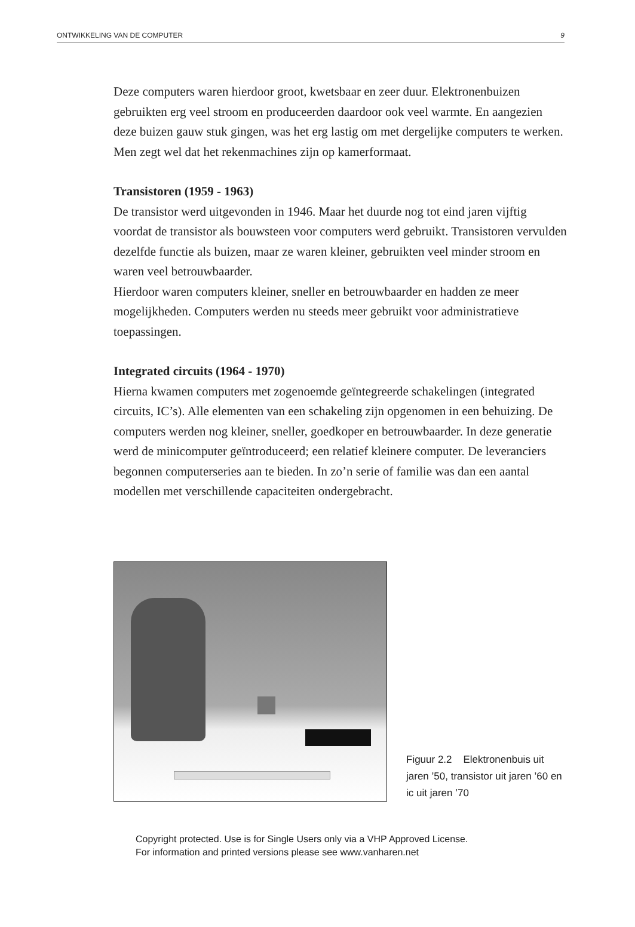ONTWIKKELING VAN DE COMPUTER 9
Deze computers waren hierdoor groot, kwetsbaar en zeer duur. Elektronenbuizen gebruikten erg veel stroom en produceerden daardoor ook veel warmte. En aangezien deze buizen gauw stuk gingen, was het erg lastig om met dergelijke computers te werken. Men zegt wel dat het rekenmachines zijn op kamerformaat.
Transistoren (1959 - 1963)
De transistor werd uitgevonden in 1946. Maar het duurde nog tot eind jaren vijftig voordat de transistor als bouwsteen voor computers werd gebruikt. Transistoren vervulden dezelfde functie als buizen, maar ze waren kleiner, gebruikten veel minder stroom en waren veel betrouwbaarder.
Hierdoor waren computers kleiner, sneller en betrouwbaarder en hadden ze meer mogelijkheden. Computers werden nu steeds meer gebruikt voor administratieve toepassingen.
Integrated circuits (1964 - 1970)
Hierna kwamen computers met zogenoemde geïntegreerde schakelingen (integrated circuits, IC’s). Alle elementen van een schakeling zijn opgenomen in een behuizing. De computers werden nog kleiner, sneller, goedkoper en betrouwbaarder. In deze generatie werd de minicomputer geïntroduceerd; een relatief kleinere computer. De leveranciers begonnen computerseries aan te bieden. In zo’n serie of familie was dan een aantal modellen met verschillende capaciteiten ondergebracht.
Figuur 2.2 Elektronenbuis uit jaren ’50, transistor uit jaren ’60 en ic uit jaren ’70
Copyright protected. Use is for Single Users only via a VHP Approved License.
For information and printed versions please see www.vanharen.net